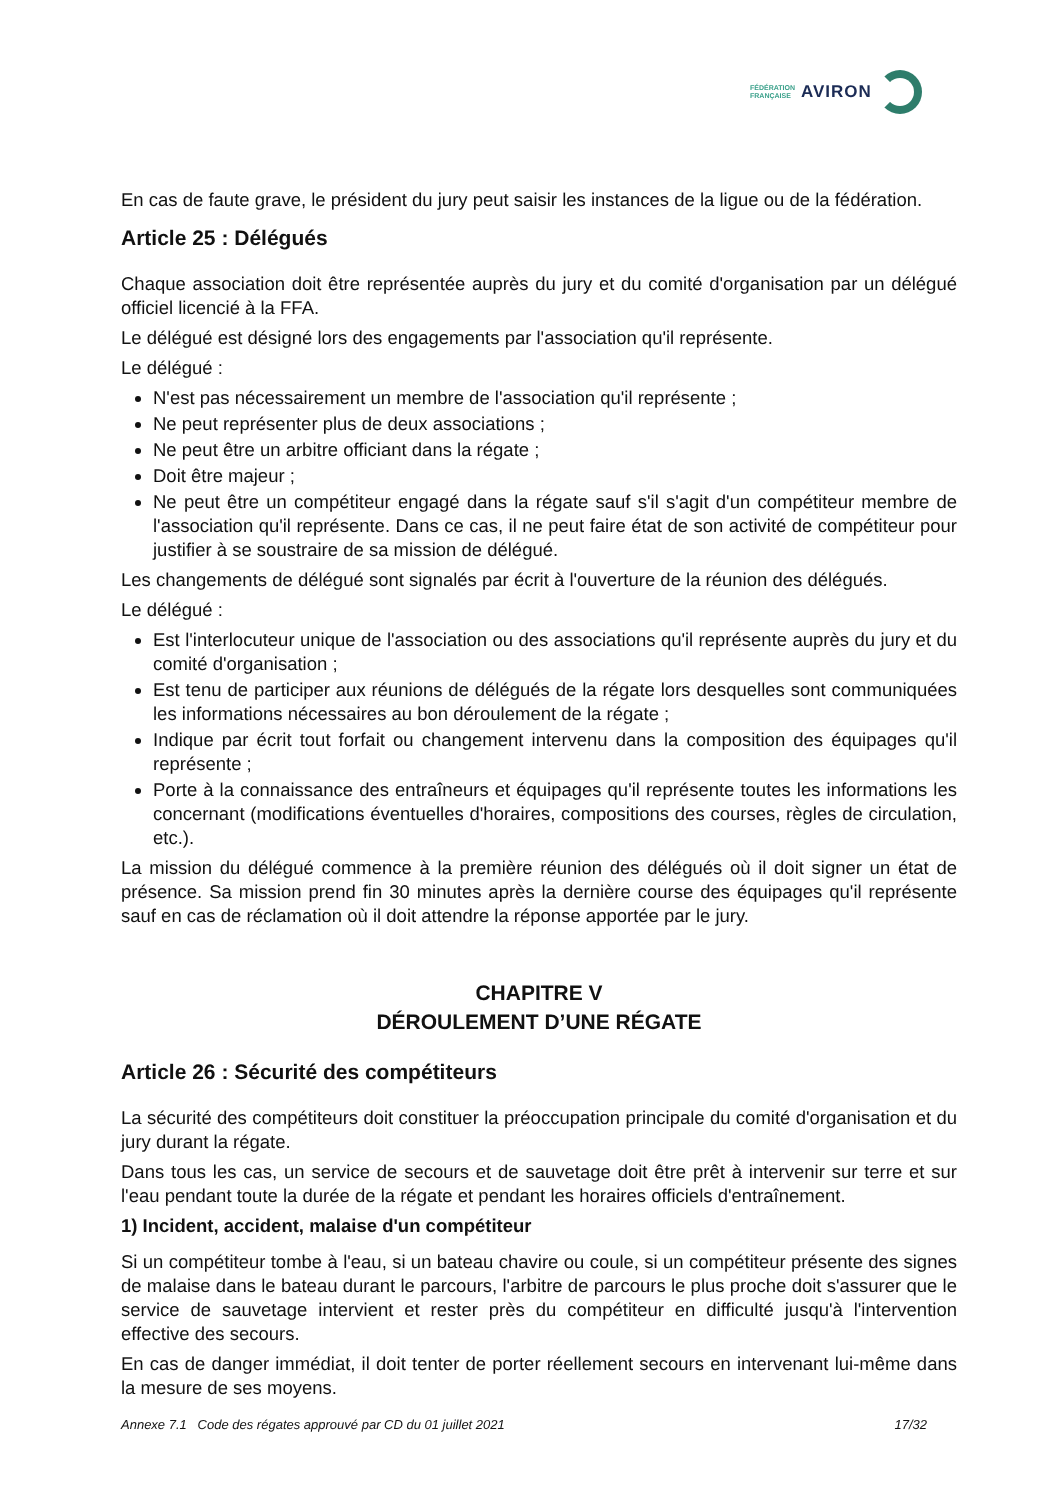FÉDÉRATION
FRANÇAISE
AVIRON
En cas de faute grave, le président du jury peut saisir les instances de la ligue ou de la fédération.
Article 25 : Délégués
Chaque association doit être représentée auprès du jury et du comité d'organisation par un délégué officiel licencié à la FFA.
Le délégué est désigné lors des engagements par l'association qu'il représente.
Le délégué :
N'est pas nécessairement un membre de l'association qu'il représente ;
Ne peut représenter plus de deux associations ;
Ne peut être un arbitre officiant dans la régate ;
Doit être majeur ;
Ne peut être un compétiteur engagé dans la régate sauf s'il s'agit d'un compétiteur membre de l'association qu'il représente. Dans ce cas, il ne peut faire état de son activité de compétiteur pour justifier à se soustraire de sa mission de délégué.
Les changements de délégué sont signalés par écrit à l'ouverture de la réunion des délégués.
Le délégué :
Est l'interlocuteur unique de l'association ou des associations qu'il représente auprès du jury et du comité d'organisation ;
Est tenu de participer aux réunions de délégués de la régate lors desquelles sont communiquées les informations nécessaires au bon déroulement de la régate ;
Indique par écrit tout forfait ou changement intervenu dans la composition des équipages qu'il représente ;
Porte à la connaissance des entraîneurs et équipages qu'il représente toutes les informations les concernant (modifications éventuelles d'horaires, compositions des courses, règles de circulation, etc.).
La mission du délégué commence à la première réunion des délégués où il doit signer un état de présence. Sa mission prend fin 30 minutes après la dernière course des équipages qu'il représente sauf en cas de réclamation où il doit attendre la réponse apportée par le jury.
CHAPITRE V
DÉROULEMENT D’UNE RÉGATE
Article 26 : Sécurité des compétiteurs
La sécurité des compétiteurs doit constituer la préoccupation principale du comité d'organisation et du jury durant la régate.
Dans tous les cas, un service de secours et de sauvetage doit être prêt à intervenir sur terre et sur l'eau pendant toute la durée de la régate et pendant les horaires officiels d'entraînement.
1) Incident, accident, malaise d'un compétiteur
Si un compétiteur tombe à l'eau, si un bateau chavire ou coule, si un compétiteur présente des signes de malaise dans le bateau durant le parcours, l'arbitre de parcours le plus proche doit s'assurer que le service de sauvetage intervient et rester près du compétiteur en difficulté jusqu'à l'intervention effective des secours.
En cas de danger immédiat, il doit tenter de porter réellement secours en intervenant lui-même dans la mesure de ses moyens.
Annexe 7.1 Code des régates approuvé par CD du 01 juillet 2021 17/32